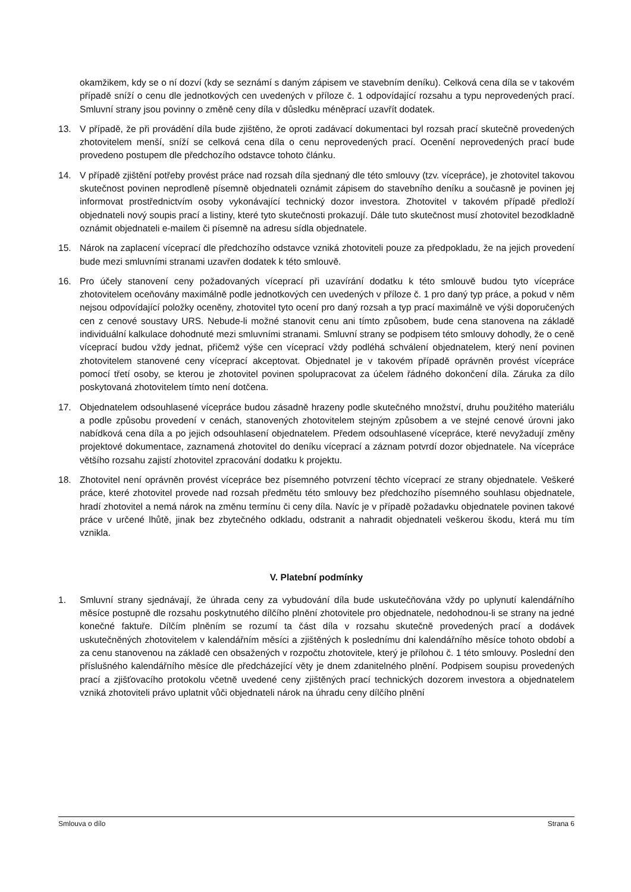okamžikem, kdy se o ní dozví (kdy se seznámí s daným zápisem ve stavebním deníku). Celková cena díla se v takovém případě sníží o cenu dle jednotkových cen uvedených v příloze č. 1 odpovídající rozsahu a typu neprovedených prací. Smluvní strany jsou povinny o změně ceny díla v důsledku méněprací uzavřít dodatek.
13. V případě, že při provádění díla bude zjištěno, že oproti zadávací dokumentaci byl rozsah prací skutečně provedených zhotovitelem menší, sníží se celková cena díla o cenu neprovedených prací. Ocenění neprovedených prací bude provedeno postupem dle předchozího odstavce tohoto článku.
14. V případě zjištění potřeby provést práce nad rozsah díla sjednaný dle této smlouvy (tzv. vícepráce), je zhotovitel takovou skutečnost povinen neprodleně písemně objednateli oznámit zápisem do stavebního deníku a současně je povinen jej informovat prostřednictvím osoby vykonávající technický dozor investora. Zhotovitel v takovém případě předloží objednateli nový soupis prací a listiny, které tyto skutečnosti prokazují. Dále tuto skutečnost musí zhotovitel bezodkladně oznámit objednateli e-mailem či písemně na adresu sídla objednatele.
15. Nárok na zaplacení víceprací dle předchozího odstavce vzniká zhotoviteli pouze za předpokladu, že na jejich provedení bude mezi smluvními stranami uzavřen dodatek k této smlouvě.
16. Pro účely stanovení ceny požadovaných víceprací při uzavírání dodatku k této smlouvě budou tyto vícepráce zhotovitelem oceňovány maximálně podle jednotkových cen uvedených v příloze č. 1 pro daný typ práce, a pokud v něm nejsou odpovídající položky oceněny, zhotovitel tyto ocení pro daný rozsah a typ prací maximálně ve výši doporučených cen z cenové soustavy URS. Nebude-li možné stanovit cenu ani tímto způsobem, bude cena stanovena na základě individuální kalkulace dohodnuté mezi smluvními stranami. Smluvní strany se podpisem této smlouvy dohodly, že o ceně víceprací budou vždy jednat, přičemž výše cen víceprací vždy podléhá schválení objednatelem, který není povinen zhotovitelem stanovené ceny víceprací akceptovat. Objednatel je v takovém případě oprávněn provést vícepráce pomocí třetí osoby, se kterou je zhotovitel povinen spolupracovat za účelem řádného dokončení díla. Záruka za dílo poskytovaná zhotovitelem tímto není dotčena.
17. Objednatelem odsouhlasené vícepráce budou zásadně hrazeny podle skutečného množství, druhu použitého materiálu a podle způsobu provedení v cenách, stanovených zhotovitelem stejným způsobem a ve stejné cenové úrovni jako nabídková cena díla a po jejich odsouhlasení objednatelem. Předem odsouhlasené vícepráce, které nevyžadují změny projektové dokumentace, zaznamená zhotovitel do deníku víceprací a záznam potvrdí dozor objednatele. Na vícepráce většího rozsahu zajistí zhotovitel zpracování dodatku k projektu.
18. Zhotovitel není oprávněn provést vícepráce bez písemného potvrzení těchto víceprací ze strany objednatele. Veškeré práce, které zhotovitel provede nad rozsah předmětu této smlouvy bez předchozího písemného souhlasu objednatele, hradí zhotovitel a nemá nárok na změnu termínu či ceny díla. Navíc je v případě požadavku objednatele povinen takové práce v určené lhůtě, jinak bez zbytečného odkladu, odstranit a nahradit objednateli veškerou škodu, která mu tím vznikla.
V. Platební podmínky
1. Smluvní strany sjednávají, že úhrada ceny za vybudování díla bude uskutečňována vždy po uplynutí kalendářního měsíce postupně dle rozsahu poskytnutého dílčího plnění zhotovitele pro objednatele, nedohodnou-li se strany na jedné konečné faktuře. Dílčím plněním se rozumí ta část díla v rozsahu skutečně provedených prací a dodávek uskutečněných zhotovitelem v kalendářním měsíci a zjištěných k poslednímu dni kalendářního měsíce tohoto období a za cenu stanovenou na základě cen obsažených v rozpočtu zhotovitele, který je přílohou č. 1 této smlouvy. Poslední den příslušného kalendářního měsíce dle předcházející věty je dnem zdanitelného plnění. Podpisem soupisu provedených prací a zjišťovacího protokolu včetně uvedené ceny zjištěných prací technických dozorem investora a objednatelem vzniká zhotoviteli právo uplatnit vůči objednateli nárok na úhradu ceny dílčího plnění
Smlouva o dílo Strana 6